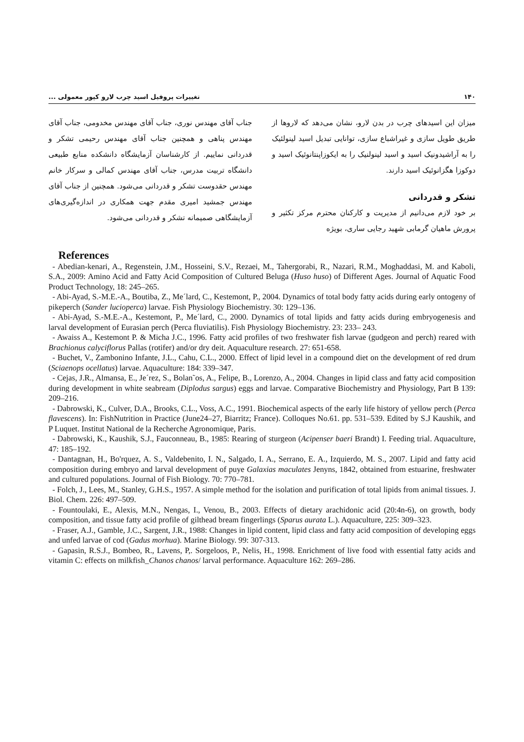۱۴۰ تغییرات پروفیل اسید چرب لارو کپور معمولی ...
میزان این اسیدهای چرب در بدن لارو، نشان می‌دهد که لاروها از طریق طویل سازی و غیراشباع سازی، توانایی تبدیل اسید لینولئیک را به آراشیدونیک اسید و اسید لینولنیک را به ایکوزاپنتانوئیک اسید و دوکوزا هگزانوئیک اسید دارند.
تشکر و قدردانی
بر خود لازم می‌دانیم از مدیریت و کارکنان محترم مرکز تکثیر و پرورش ماهیان گرمابی شهید رجایی ساری، بویژه
جناب آقای مهندس نوری، جناب آقای مهندس مخدومی، جناب آقای مهندس پناهی و همچنین جناب آقای مهندس رحیمی تشکر و قدردانی نماییم. از کارشناسان آزمایشگاه دانشکده منابع طبیعی دانشگاه تربیت مدرس، جناب آقای مهندس کمالی و سرکار خانم مهندس حقدوست تشکر و قدردانی می‌شود. همچنین از جناب آقای مهندس جمشید امیری مقدم جهت همکاری در اندازه‌گیری‌های آزمایشگاهی صمیمانه تشکر و قدردانی می‌شود.
References
- Abedian-kenari, A., Regenstein, J.M., Hosseini, S.V., Rezaei, M., Tahergorabi, R., Nazari, R.M., Moghaddasi, M. and Kaboli, S.A., 2009: Amino Acid and Fatty Acid Composition of Cultured Beluga (Huso huso) of Different Ages. Journal of Aquatic Food Product Technology, 18: 245–265.
- Abi-Ayad, S.-M.E.-A., Boutiba, Z., Me´lard, C., Kestemont, P., 2004. Dynamics of total body fatty acids during early ontogeny of pikeperch (Sander lucioperca) larvae. Fish Physiology Biochemistry. 30: 129–136.
- Abi-Ayad, S.-M.E.-A., Kestemont, P., Me´lard, C., 2000. Dynamics of total lipids and fatty acids during embryogenesis and larval development of Eurasian perch (Perca fluviatilis). Fish Physiology Biochemistry. 23: 233– 243.
- Awaiss A., Kestemont P. & Micha J.C., 1996. Fatty acid profiles of two freshwater fish larvae (gudgeon and perch) reared with Brachionus calyciflorus Pallas (rotifer) and/or dry deit. Aquaculture research. 27: 651-658.
- Buchet, V., Zambonino Infante, J.L., Cahu, C.L., 2000. Effect of lipid level in a compound diet on the development of red drum (Sciaenops ocellatus) larvae. Aquaculture: 184: 339–347.
- Cejas, J.R., Almansa, E., Je´rez, S., Bolan˜os, A., Felipe, B., Lorenzo, A., 2004. Changes in lipid class and fatty acid composition during development in white seabream (Diplodus sargus) eggs and larvae. Comparative Biochemistry and Physiology, Part B 139: 209–216.
- Dabrowski, K., Culver, D.A., Brooks, C.L., Voss, A.C., 1991. Biochemical aspects of the early life history of yellow perch (Perca flavescens). In: FishNutrition in Practice (June24–27, Biarritz; France). Colloques No.61. pp. 531–539. Edited by S.J Kaushik, and P Luquet. Institut National de la Recherche Agronomique, Paris.
- Dabrowski, K., Kaushik, S.J., Fauconneau, B., 1985: Rearing of sturgeon (Acipenser baeri Brandt) I. Feeding trial. Aquaculture, 47: 185–192.
- Dantagnan, H., Bo'rquez, A. S., Valdebenito, I. N., Salgado, I. A., Serrano, E. A., Izquierdo, M. S., 2007. Lipid and fatty acid composition during embryo and larval development of puye Galaxias maculates Jenyns, 1842, obtained from estuarine, freshwater and cultured populations. Journal of Fish Biology. 70: 770–781.
- Folch, J., Lees, M., Stanley, G.H.S., 1957. A simple method for the isolation and purification of total lipids from animal tissues. J. Biol. Chem. 226: 497–509.
- Fountoulaki, E., Alexis, M.N., Nengas, I., Venou, B., 2003. Effects of dietary arachidonic acid (20:4n-6), on growth, body composition, and tissue fatty acid profile of gilthead bream fingerlings (Sparus aurata L.). Aquaculture, 225: 309–323.
- Fraser, A.J., Gamble, J.C., Sargent, J.R., 1988: Changes in lipid content, lipid class and fatty acid composition of developing eggs and unfed larvae of cod (Gadus morhua). Marine Biology. 99: 307-313.
- Gapasin, R.S.J., Bombeo, R., Lavens, P,. Sorgeloos, P., Nelis, H., 1998. Enrichment of live food with essential fatty acids and vitamin C: effects on milkfish_Chanos chanos/ larval performance. Aquaculture 162: 269–286.